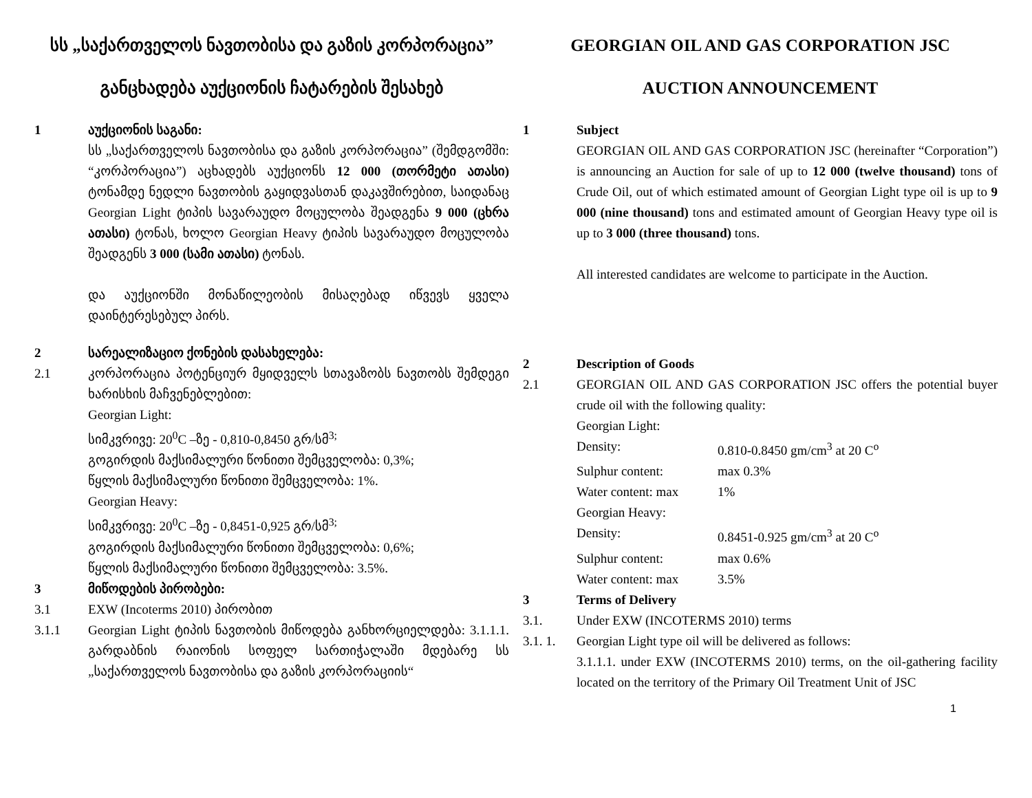სს „საქართველოს ნავთობისა და გაზის კორპორაცია”
განცხადება აუქციონის ჩატარების შესახებ
1 აუქციონის საგანი:
სს „საქართველოს ნავთობისა და გაზის კორპორაცია” (შემდგომში: “კორპორაცია”) აცხადებს აუქციონს 12 000 (თორმეტი ათასი) ტონამდე ნედლი ნავთობის გაყიდვასთან დაკავშირებით, საიდანაც Georgian Light ტიპის სავარაუდო მოცულობა შეადგენა 9 000 (ცხრა ათასი) ტონას, ხოლო Georgian Heavy ტიპის სავარაუდო მოცულობა შეადგენს 3 000 (სამი ათასი) ტონას.
და აუქციონში მონაწილეობის მისაღებად იწვევს ყველა დაინტერესებულ პირს.
2 სარეალიზაციო ქონების დასახელება:
2.1 კორპორაცია პოტენციურ მყიდველს სთავაზობს ნავთობს შემდეგი ხარისხის მაჩვენებლებით:
Georgian Light:
სიმკვრივე: 20<sup>0</sup>C –ზე - 0,810-0,8450 გრ/სმ<sup>3;</sup>
გოგირდის მაქსიმალური წონითი შემცველობა: 0,3%;
წყლის მაქსიმალური წონითი შემცველობა: 1%.
Georgian Heavy:
სიმკვრივე: 20<sup>0</sup>C –ზე - 0,8451-0,925 გრ/სმ<sup>3;</sup>
გოგირდის მაქსიმალური წონითი შემცველობა: 0,6%;
წყლის მაქსიმალური წონითი შემცველობა: 3.5%.
3 მიწოდების პირობები:
3.1 EXW (Incoterms 2010) პირობით
3.1.1 Georgian Light ტიპის ნავთობის მიწოდება განხორციელდება: 3.1.1.1. გარდაბნის რაიონის სოფელ სართიჭალაში მდებარე სს „საქართველოს ნავთობისა და გაზის კორპორაციის“
GEORGIAN OIL AND GAS CORPORATION JSC
AUCTION ANNOUNCEMENT
1 Subject
GEORGIAN OIL AND GAS CORPORATION JSC (hereinafter “Corporation”) is announcing an Auction for sale of up to 12 000 (twelve thousand) tons of Crude Oil, out of which estimated amount of Georgian Light type oil is up to 9 000 (nine thousand) tons and estimated amount of Georgian Heavy type oil is up to 3 000 (three thousand) tons.
All interested candidates are welcome to participate in the Auction.
2 Description of Goods
2.1 GEORGIAN OIL AND GAS CORPORATION JSC offers the potential buyer crude oil with the following quality:
Georgian Light:
Density: 0.810-0.8450 gm/cm<sup>3</sup> at 20 C<sup>o</sup>
Sulphur content: max 0.3%
Water content: max 1%
Georgian Heavy:
Density: 0.8451-0.925 gm/cm<sup>3</sup> at 20 C<sup>o</sup>
Sulphur content: max 0.6%
Water content: max 3.5%
3 Terms of Delivery
3.1. Under EXW (INCOTERMS 2010) terms
3.1. 1.
Georgian Light type oil will be delivered as follows:
3.1.1.1. under EXW (INCOTERMS 2010) terms, on the oil-gathering facility located on the territory of the Primary Oil Treatment Unit of JSC
1